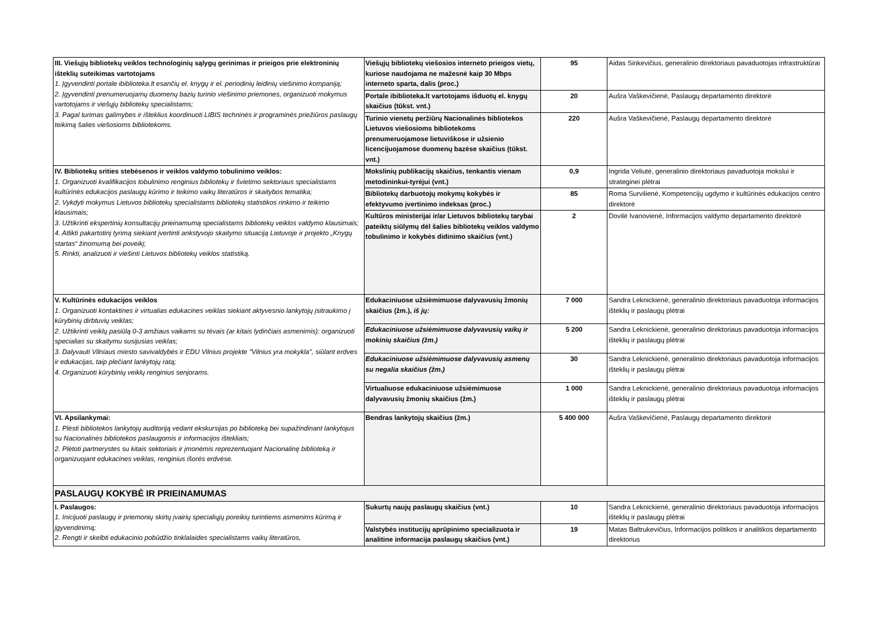| III. Viešųjų bibliotekų veiklos technologinių sąlygų gerinimas ir prieigos prie elektroninių išteklių suteikimas vartotojams 1. Įgyvendinti portale ibiblioteka.lt esančių el. knygų ir el. periodinių leidinių viešinimo kompaniją; 2. Įgyvendinti prenumeruojamų duomenų bazių turinio viešinimo priemones, organizuoti mokymus vartotojams ir viešųjų bibliotekų specialistams; 3. Pagal turimas galimybes ir išteklius koordinuoti LIBIS techninės ir programinės priežiūros paslaugų teikimą šalies viešosioms bibliotekoms. | Viešųjų bibliotekų viešosios interneto prieigos vietų, kuriose naudojama ne mažesnė kaip 30 Mbps interneto sparta, dalis (proc.) | 95 | Aidas Sinkevičius, generalinio direktoriaus pavaduotojas infrastruktūrai |
| | Portale ibiblioteka.lt vartotojams išduotų el. knygų skaičius (tūkst. vnt.) | 20 | Aušra Vaškevičienė, Paslaugų departamento direktorė |
| | Turinio vienetų peržiūrų Nacionalinės bibliotekos Lietuvos viešosioms bibliotekoms prenumeruojamose lietuviškose ir užsienio licencijuojamose duomenų bazėse skaičius (tūkst. vnt.) | 220 | Aušra Vaškevičienė, Paslaugų departamento direktorė |
| IV. Bibliotekų srities stebėsenos ir veiklos valdymo tobulinimo veiklos: 1. Organizuoti kvalifikacijos tobulinimo renginius bibliotekų ir švietimo sektoriaus specialistams kultūrinės edukacijos paslaugų kūrimo ir teikimo vaikų literatūros ir skaitybos tematika; 2. Vykdyti mokymus Lietuvos bibliotekų specialistams bibliotekų statistikos rinkimo ir teikimo klausimais; 3. Užtikrinti ekspertinių konsultacijų prieinamumą specialistams bibliotekų veiklos valdymo klausimais; 4. Atlikti pakartotinį tyrimą siekiant įvertinti ankstyvojo skaitymo situaciją Lietuvoje ir projekto „Knygų startas“ žinomumą bei poveikį; 5. Rinkti, analizuoti ir viešinti Lietuvos bibliotekų veiklos statistiką. | Mokslinių publikacijų skaičius, tenkantis vienam metodininkui-tyrėjui (vnt.) | 0,9 | Ingrida Veliutė, generalinio direktoriaus pavaduotoja mokslui ir strateginei plėtrai |
| | Bibliotekų darbuotojų mokymų kokybės ir efektyvumo įvertinimo indeksas (proc.) | 85 | Roma Survilienė, Kompetencijų ugdymo ir kultūrinės edukacijos centro direktorė |
| | Kultūros ministerijai ir/ar Lietuvos bibliotekų tarybai pateiktų siūlymų dėl šalies bibliotekų veiklos valdymo tobulinimo ir kokybės didinimo skaičius (vnt.) | 2 | Dovilė Ivanovienė, Informacijos valdymo departamento direktorė |
| V. Kultūrinės edukacijos veiklos 1. Organizuoti kontaktines ir virtualias edukacines veiklas siekiant aktyvesnio lankytojų įsitraukimo į kūrybinių dirbtuvių veiklas; 2. Užtikrinti veiklų pasiūlą 0-3 amžiaus vaikams su tėvais (ar kitais lydinčiais asmenimis): organizuoti specialias su skaitymu susijusias veiklas; 3. Dalyvauti Vilniaus miesto savivaldybės ir EDU Vilnius projekte "Vilnius yra mokykla", siūlant erdves ir edukacijas, taip plečiant lankytojų ratą; 4. Organizuoti kūrybinių veiklų renginius senjorams. | Edukaciniuose užsiėmimuose dalyvavusių žmonių skaičius (žm.), iš jų: | 7 000 | Sandra Leknickienė, generalinio direktoriaus pavaduotoja informacijos išteklių ir paslaugų plėtrai |
| | Edukaciniuose užsiėmimuose dalyvavusių vaikų ir mokinių skaičius (žm.) | 5 200 | Sandra Leknickienė, generalinio direktoriaus pavaduotoja informacijos išteklių ir paslaugų plėtrai |
| | Edukaciniuose užsiėmimuose dalyvavusių asmenų su negalia skaičius (žm.) | 30 | Sandra Leknickienė, generalinio direktoriaus pavaduotoja informacijos išteklių ir paslaugų plėtrai |
| | Virtualiuose edukaciniuose užsiėmimuose dalyvavusių žmonių skaičius (žm.) | 1 000 | Sandra Leknickienė, generalinio direktoriaus pavaduotoja informacijos išteklių ir paslaugų plėtrai |
| VI. Apsilankymai: 1. Plėsti bibliotekos lankytojų auditoriją vedant ekskursijas po biblioteką bei supažindinant lankytojus su Nacionalinės bibliotekos paslaugomis ir informacijos ištekliais; 2. Plėtoti partnerystes su kitais sektoriais ir įmonėmis reprezentuojant Nacionalinę biblioteką ir organizuojant edukacines veiklas, renginius išorės erdvėse. | Bendras lankytojų skaičius (žm.) | 5 400 000 | Aušra Vaškevičienė, Paslaugų departamento direktorė |
| PASLAUGŲ KOKYBĖ IR PRIEINAMUMAS | | | |
| I. Paslaugos: 1. Inicijuoti paslaugų ir priemonių skirtų įvairių specialiųjų poreikių turintiems asmenims kūrimą ir įgyvendinimą; 2. Rengti ir skelbti edukacinio pobūdžio tinklalaides specialistams vaikų literatūros, | Sukurtų naujų paslaugų skaičius (vnt.) | 10 | Sandra Leknickienė, generalinio direktoriaus pavaduotoja informacijos išteklių ir paslaugų plėtrai |
| | Valstybės institucijų aprūpinimo specializuota ir analitine informacija paslaugų skaičius (vnt.) | 19 | Matas Baltrukevičius, Informacijos politikos ir analitikos departamento direktorius |